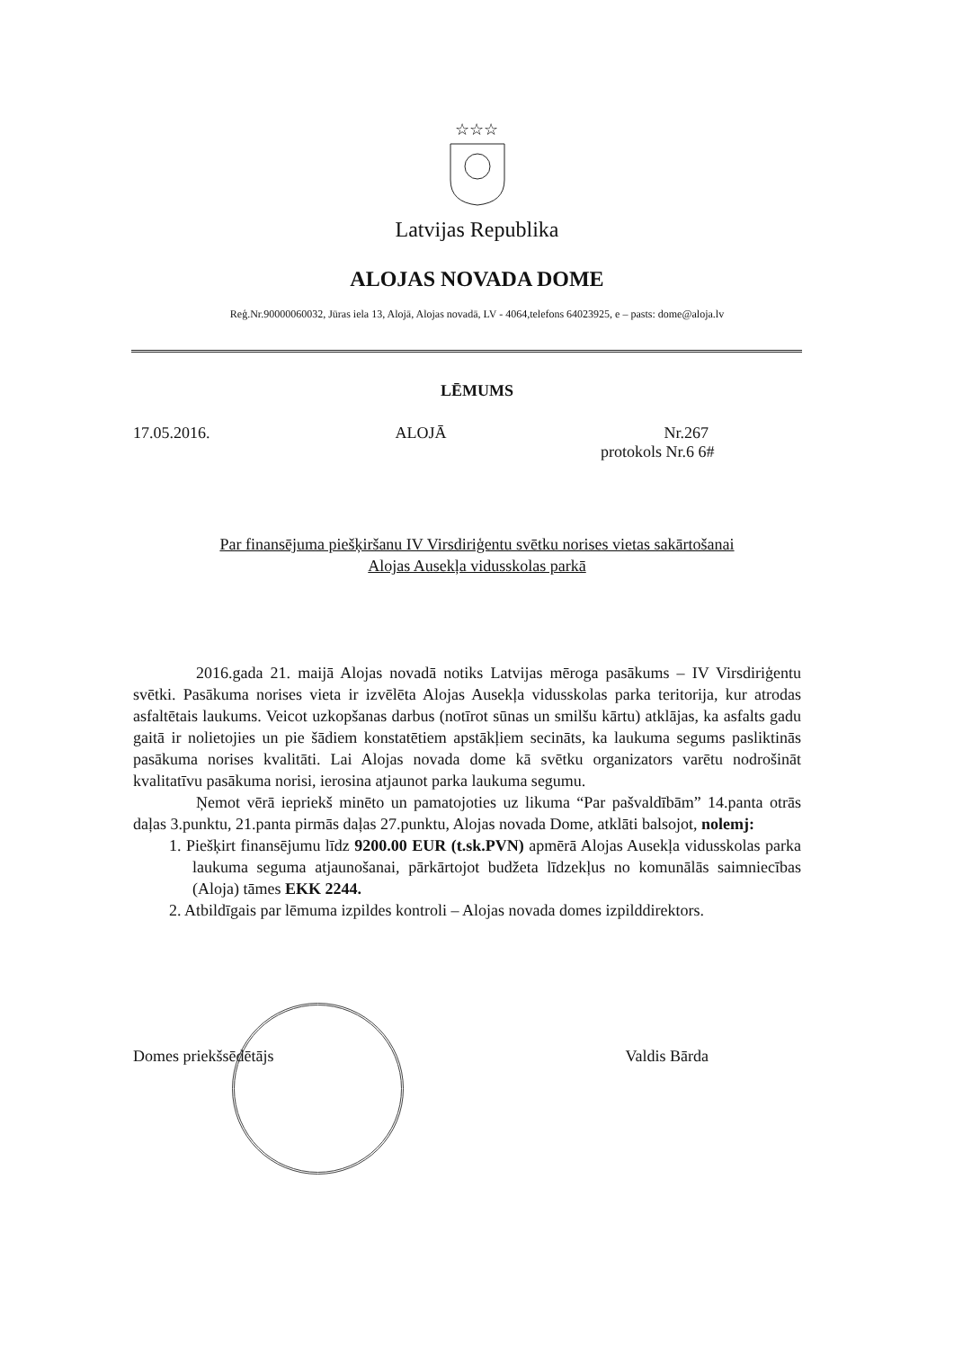☆☆☆
Latvijas Republika
ALOJAS NOVADA DOME
Reģ.Nr.90000060032, Jūras iela 13, Alojā, Alojas novadā, LV - 4064,telefons 64023925, e – pasts: dome@aloja.lv
LĒMUMS
17.05.2016. ALOJĀ Nr.267
protokols Nr.6 6#
Par finansējuma piešķiršanu IV Virsdiriģentu svētku norises vietas sakārtošanai
Alojas Ausekļa vidusskolas parkā
2016.gada 21. maijā Alojas novadā notiks Latvijas mēroga pasākums – IV Virsdiriģentu svētki. Pasākuma norises vieta ir izvēlēta Alojas Ausekļa vidusskolas parka teritorija, kur atrodas asfaltētais laukums. Veicot uzkopšanas darbus (notīrot sūnas un smilšu kārtu) atklājas, ka asfalts gadu gaitā ir nolietojies un pie šādiem konstatētiem apstākļiem secināts, ka laukuma segums pasliktinās pasākuma norises kvalitāti. Lai Alojas novada dome kā svētku organizators varētu nodrošināt kvalitatīvu pasākuma norisi, ierosina atjaunot parka laukuma segumu.
Ņemot vērā iepriekš minēto un pamatojoties uz likuma “Par pašvaldībām” 14.panta otrās daļas 3.punktu, 21.panta pirmās daļas 27.punktu, Alojas novada Dome, atklāti balsojot, nolemj:
1. Piešķirt finansējumu līdz 9200.00 EUR (t.sk.PVN) apmērā Alojas Ausekļa vidusskolas parka laukuma seguma atjaunošanai, pārkārtojot budžeta līdzekļus no komunālās saimniecības (Aloja) tāmes EKK 2244.
2. Atbildīgais par lēmuma izpildes kontroli – Alojas novada domes izpilddirektors.
Domes priekšsēdētājs Valdis Bārda